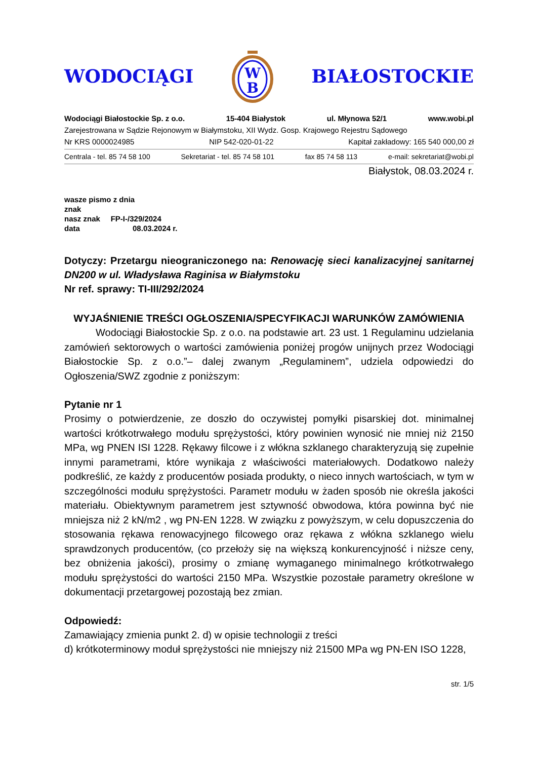WODOCIĄGI
W
B
BIAŁOSTOCKIE
Wodociągi Białostockie Sp. z o.o. 15-404 Białystok ul. Młynowa 52/1 www.wobi.pl
Zarejestrowana w Sądzie Rejonowym w Białymstoku, XII Wydz. Gosp. Krajowego Rejestru Sądowego
Nr KRS 0000024985 NIP 542-020-01-22 Kapitał zakładowy: 165 540 000,00 zł
Centrala - tel. 85 74 58 100 Sekretariat - tel. 85 74 58 101 fax 85 74 58 113 e-mail: sekretariat@wobi.pl
Białystok, 08.03.2024 r.
wasze pismo z dnia
znak
nasz znak FP-I-/329/2024
data 08.03.2024 r.
Dotyczy: Przetargu nieograniczonego na: Renowację sieci kanalizacyjnej sanitarnej DN200 w ul. Władysława Raginisa w Białymstoku
Nr ref. sprawy: TI-III/292/2024
WYJAŚNIENIE TREŚCI OGŁOSZENIA/SPECYFIKACJI WARUNKÓW ZAMÓWIENIA
Wodociągi Białostockie Sp. z o.o. na podstawie art. 23 ust. 1 Regulaminu udzielania zamówień sektorowych o wartości zamówienia poniżej progów unijnych przez Wodociągi Białostockie Sp. z o.o.”– dalej zwanym „Regulaminem”, udziela odpowiedzi do Ogłoszenia/SWZ zgodnie z poniższym:
Pytanie nr 1
Prosimy o potwierdzenie, ze doszło do oczywistej pomyłki pisarskiej dot. minimalnej wartości krótkotrwałego modułu sprężystości, który powinien wynosić nie mniej niż 2150 MPa, wg PNEN ISI 1228. Rękawy filcowe i z włókna szklanego charakteryzują się zupełnie innymi parametrami, które wynikaja z właściwości materiałowych. Dodatkowo należy podkreślić, ze każdy z producentów posiada produkty, o nieco innych wartościach, w tym w szczególności modułu sprężystości. Parametr modułu w żaden sposób nie określa jakości materiału. Obiektywnym parametrem jest sztywność obwodowa, która powinna być nie mniejsza niż 2 kN/m2 , wg PN-EN 1228. W związku z powyższym, w celu dopuszczenia do stosowania rękawa renowacyjnego filcowego oraz rękawa z włókna szklanego wielu sprawdzonych producentów, (co przełoży się na większą konkurencyjność i niższe ceny, bez obniżenia jakości), prosimy o zmianę wymaganego minimalnego krótkotrwałego modułu sprężystości do wartości 2150 MPa. Wszystkie pozostałe parametry określone w dokumentacji przetargowej pozostają bez zmian.
Odpowiedź:
Zamawiający zmienia punkt 2. d) w opisie technologii z treści
d) krótkoterminowy moduł sprężystości nie mniejszy niż 21500 MPa wg PN-EN ISO 1228,
str. 1/5